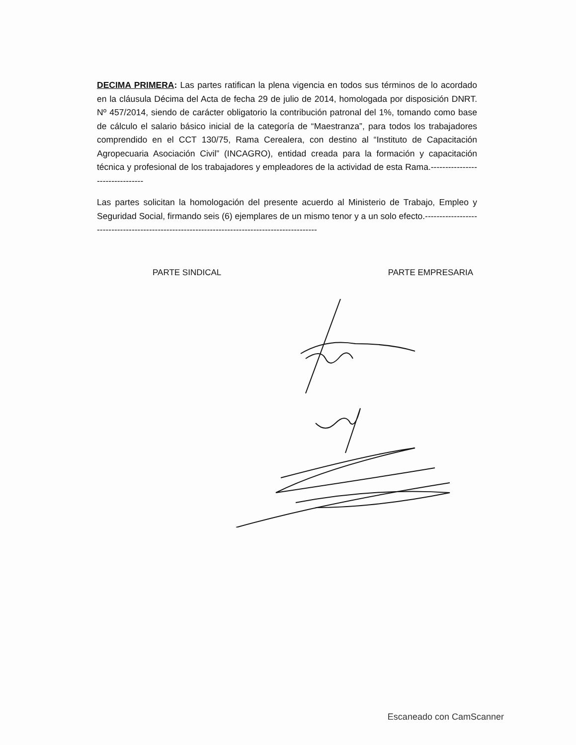DECIMA PRIMERA: Las partes ratifican la plena vigencia en todos sus términos de lo acordado en la cláusula Décima del Acta de fecha 29 de julio de 2014, homologada por disposición DNRT. Nº 457/2014, siendo de carácter obligatorio la contribución patronal del 1%, tomando como base de cálculo el salario básico inicial de la categoría de “Maestranza”, para todos los trabajadores comprendido en el CCT 130/75, Rama Cerealera, con destino al “Instituto de Capacitación Agropecuaria Asociación Civil” (INCAGRO), entidad creada para la formación y capacitación técnica y profesional de los trabajadores y empleadores de la actividad de esta Rama.--------------------------------
Las partes solicitan la homologación del presente acuerdo al Ministerio de Trabajo, Empleo y Seguridad Social, firmando seis (6) ejemplares de un mismo tenor y a un solo efecto.----------------------------------------------------------------------------------------------
PARTE SINDICAL PARTE EMPRESARIA
Escaneado con CamScanner